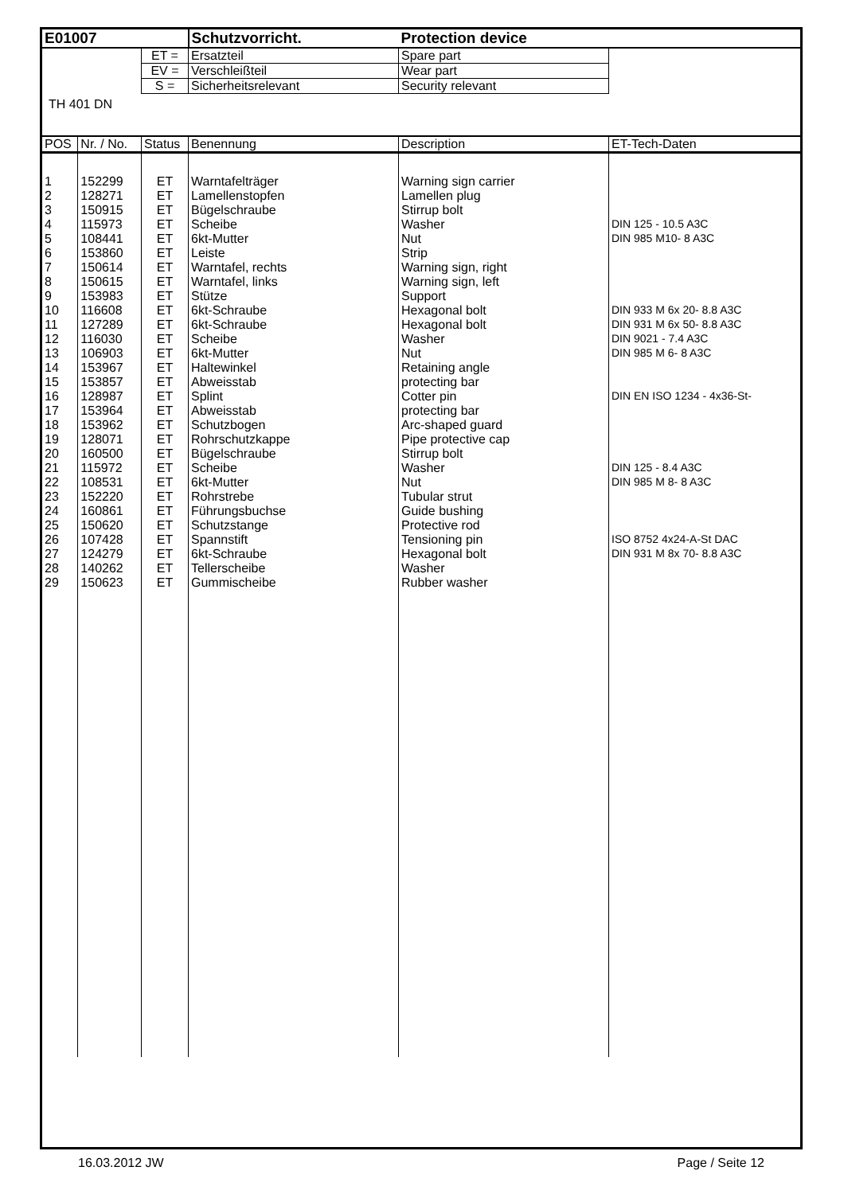| E01007 | | | Schutzvorricht. | Protection device | |
| | | ET = | Ersatzteil | Spare part | |
| | | EV = | Verschleißteil | Wear part | |
| | | S = | Sicherheitsrelevant | Security relevant | |
| TH 401 DN | | | | | |
| POS | Nr. / No. | Status | Benennung | Description | ET-Tech-Daten |
| 1 | 152299 | ET | Warntafelträger | Warning sign carrier | |
| 2 | 128271 | ET | Lamellenstopfen | Lamellen plug | |
| 3 | 150915 | ET | Bügelschraube | Stirrup bolt | |
| 4 | 115973 | ET | Scheibe | Washer | DIN 125 - 10.5 A3C |
| 5 | 108441 | ET | 6kt-Mutter | Nut | DIN 985 M10- 8 A3C |
| 6 | 153860 | ET | Leiste | Strip | |
| 7 | 150614 | ET | Warntafel, rechts | Warning sign, right | |
| 8 | 150615 | ET | Warntafel, links | Warning sign, left | |
| 9 | 153983 | ET | Stütze | Support | |
| 10 | 116608 | ET | 6kt-Schraube | Hexagonal bolt | DIN 933 M 6x 20- 8.8 A3C |
| 11 | 127289 | ET | 6kt-Schraube | Hexagonal bolt | DIN 931 M 6x 50- 8.8 A3C |
| 12 | 116030 | ET | Scheibe | Washer | DIN 9021 - 7.4 A3C |
| 13 | 106903 | ET | 6kt-Mutter | Nut | DIN 985 M 6- 8 A3C |
| 14 | 153967 | ET | Haltewinkel | Retaining angle | |
| 15 | 153857 | ET | Abweisstab | protecting bar | |
| 16 | 128987 | ET | Splint | Cotter pin | DIN EN ISO 1234 - 4x36-St- |
| 17 | 153964 | ET | Abweisstab | protecting bar | |
| 18 | 153962 | ET | Schutzbogen | Arc-shaped guard | |
| 19 | 128071 | ET | Rohrschutzkappe | Pipe protective cap | |
| 20 | 160500 | ET | Bügelschraube | Stirrup bolt | |
| 21 | 115972 | ET | Scheibe | Washer | DIN 125 - 8.4 A3C |
| 22 | 108531 | ET | 6kt-Mutter | Nut | DIN 985 M 8- 8 A3C |
| 23 | 152220 | ET | Rohrstrebe | Tubular strut | |
| 24 | 160861 | ET | Führungsbuchse | Guide bushing | |
| 25 | 150620 | ET | Schutzstange | Protective rod | |
| 26 | 107428 | ET | Spannstift | Tensioning pin | ISO 8752 4x24-A-St DAC |
| 27 | 124279 | ET | 6kt-Schraube | Hexagonal bolt | DIN 931 M 8x 70- 8.8 A3C |
| 28 | 140262 | ET | Tellerscheibe | Washer | |
| 29 | 150623 | ET | Gummischeibe | Rubber washer | |
16.03.2012 JW Page / Seite 12